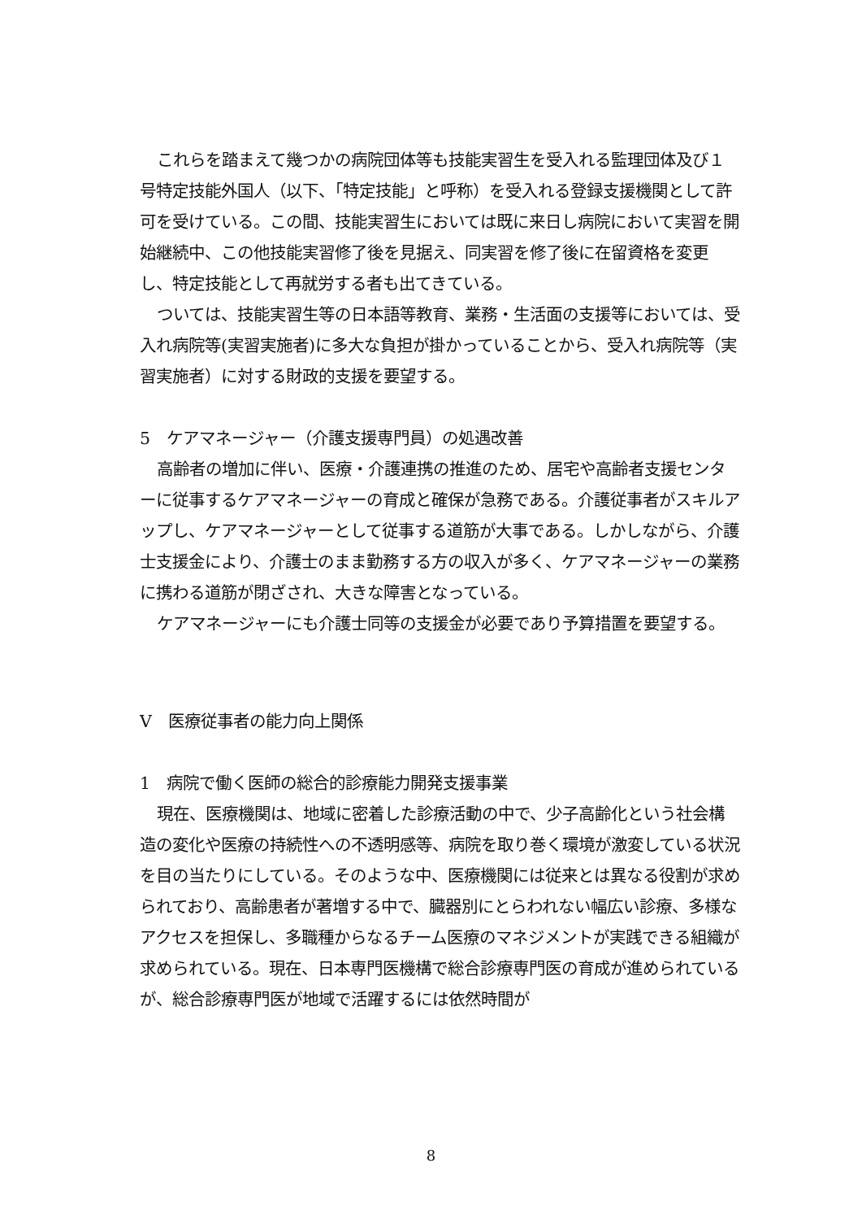これらを踏まえて幾つかの病院団体等も技能実習生を受入れる監理団体及び１号特定技能外国人（以下、「特定技能」と呼称）を受入れる登録支援機関として許可を受けている。この間、技能実習生においては既に来日し病院において実習を開始継続中、この他技能実習修了後を見据え、同実習を修了後に在留資格を変更し、特定技能として再就労する者も出てきている。
ついては、技能実習生等の日本語等教育、業務・生活面の支援等においては、受入れ病院等(実習実施者)に多大な負担が掛かっていることから、受入れ病院等（実習実施者）に対する財政的支援を要望する。
5　ケアマネージャー（介護支援専門員）の処遇改善
高齢者の増加に伴い、医療・介護連携の推進のため、居宅や高齢者支援センターに従事するケアマネージャーの育成と確保が急務である。介護従事者がスキルアップし、ケアマネージャーとして従事する道筋が大事である。しかしながら、介護士支援金により、介護士のまま勤務する方の収入が多く、ケアマネージャーの業務に携わる道筋が閉ざされ、大きな障害となっている。
ケアマネージャーにも介護士同等の支援金が必要であり予算措置を要望する。
V　医療従事者の能力向上関係
1　病院で働く医師の総合的診療能力開発支援事業
現在、医療機関は、地域に密着した診療活動の中で、少子高齢化という社会構造の変化や医療の持続性への不透明感等、病院を取り巻く環境が激変している状況を目の当たりにしている。そのような中、医療機関には従来とは異なる役割が求められており、高齢患者が著増する中で、臓器別にとらわれない幅広い診療、多様なアクセスを担保し、多職種からなるチーム医療のマネジメントが実践できる組織が求められている。現在、日本専門医機構で総合診療専門医の育成が進められているが、総合診療専門医が地域で活躍するには依然時間が
8